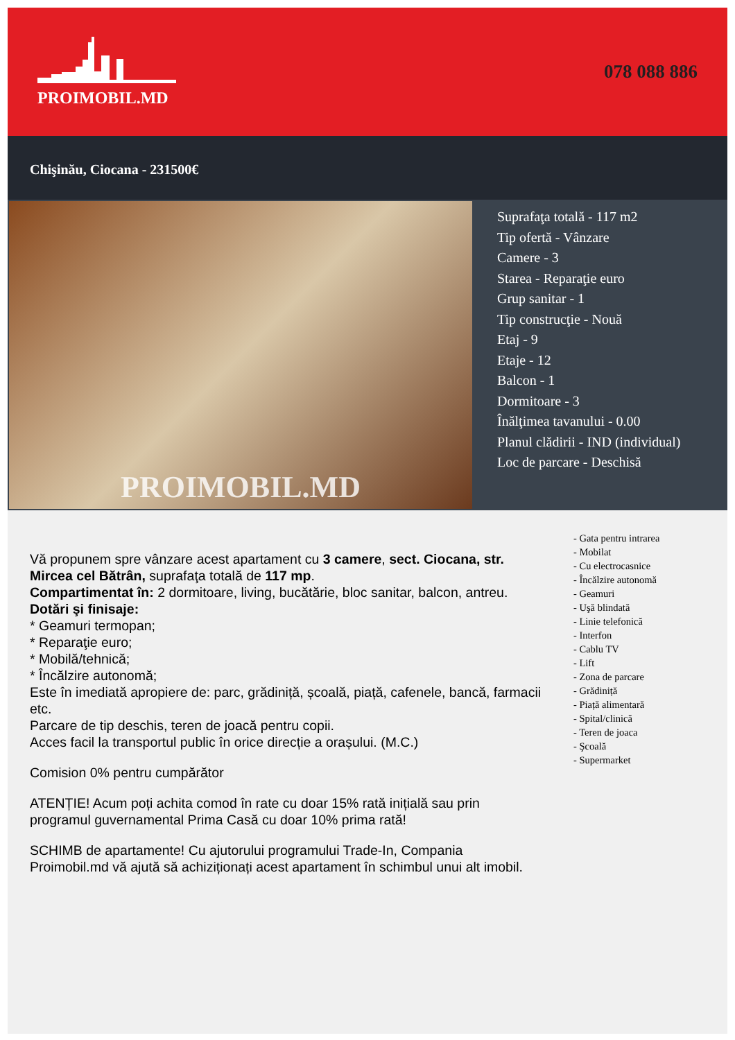PROIMOBIL.MD 078 088 886
Chişinău, Ciocana - 231500€
PROIMOBIL.MD
Suprafaţa totală - 117 m2
Tip ofertă - Vânzare
Camere - 3
Starea - Reparaţie euro
Grup sanitar - 1
Tip construcţie - Nouă
Etaj - 9
Etaje - 12
Balcon - 1
Dormitoare - 3
Înălţimea tavanului - 0.00
Planul clădirii - IND (individual)
Loc de parcare - Deschisă
Vă propunem spre vânzare acest apartament cu 3 camere, sect. Ciocana, str. Mircea cel Bătrân, suprafaţa totală de 117 mp.
Compartimentat în: 2 dormitoare, living, bucătărie, bloc sanitar, balcon, antreu.
Dotări şi finisaje:
* Geamuri termopan;
* Reparaţie euro;
* Mobilă/tehnică;
* Încălzire autonomă;
Este în imediată apropiere de: parc, grădiniță, școală, piață, cafenele, bancă, farmacii etc.
Parcare de tip deschis, teren de joacă pentru copii.
Acces facil la transportul public în orice direcție a orașului. (M.C.)
Comision 0% pentru cumpărător
ATENȚIE! Acum poți achita comod în rate cu doar 15% rată inițială sau prin programul guvernamental Prima Casă cu doar 10% prima rată!
SCHIMB de apartamente! Cu ajutorului programului Trade-In, Compania Proimobil.md vă ajută să achiziționați acest apartament în schimbul unui alt imobil.
- Gata pentru intrarea
- Mobilat
- Cu electrocasnice
- Încălzire autonomă
- Geamuri
- Uşă blindată
- Linie telefonică
- Interfon
- Cablu TV
- Lift
- Zona de parcare
- Grădiniță
- Piață alimentară
- Spital/clinică
- Teren de joaca
- Şcoală
- Supermarket